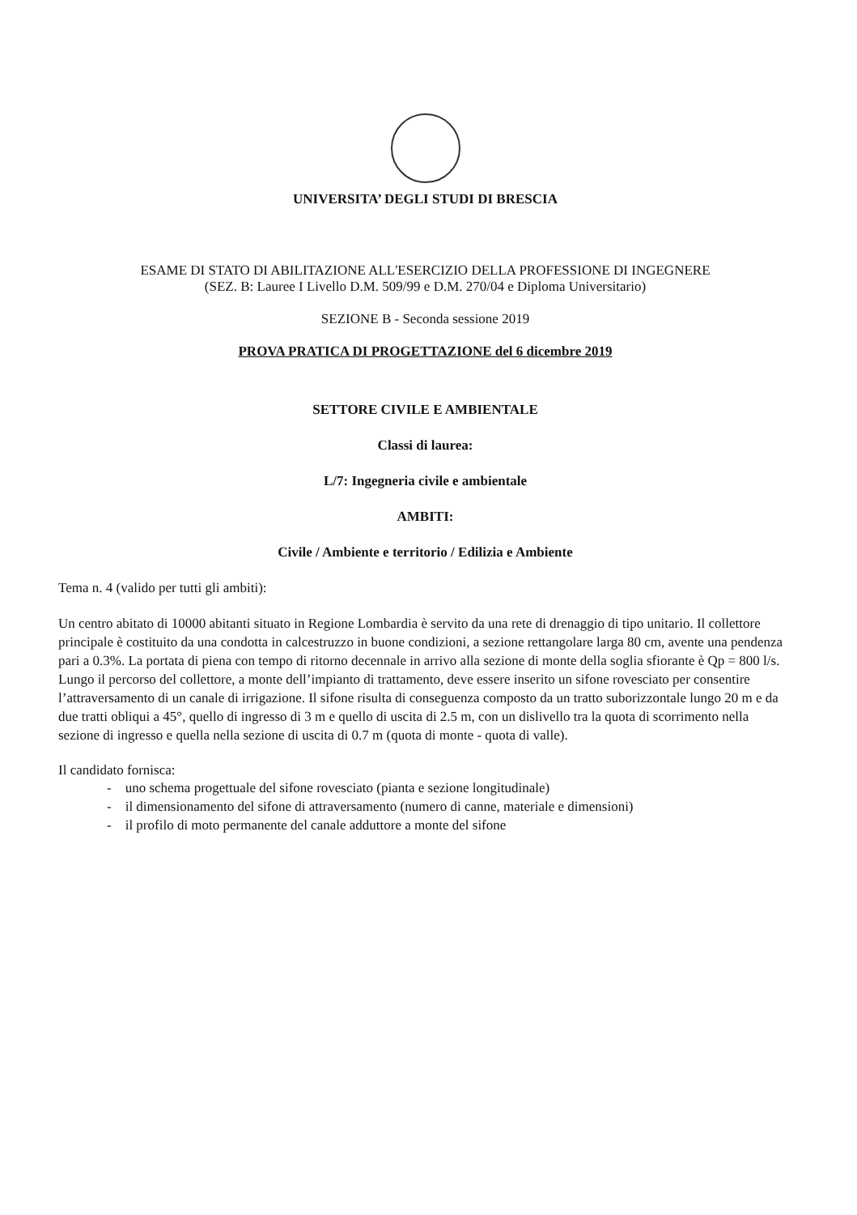UNIVERSITA’ DEGLI STUDI DI BRESCIA
ESAME DI STATO DI ABILITAZIONE ALL'ESERCIZIO DELLA PROFESSIONE DI INGEGNERE
(SEZ. B: Lauree I Livello D.M. 509/99 e D.M. 270/04 e Diploma Universitario)
SEZIONE B - Seconda sessione 2019
PROVA PRATICA DI PROGETTAZIONE del 6 dicembre 2019
SETTORE CIVILE E AMBIENTALE
Classi di laurea:
L/7: Ingegneria civile e ambientale
AMBITI:
Civile / Ambiente e territorio / Edilizia e Ambiente
Tema n. 4 (valido per tutti gli ambiti):
Un centro abitato di 10000 abitanti situato in Regione Lombardia è servito da una rete di drenaggio di tipo unitario. Il collettore principale è costituito da una condotta in calcestruzzo in buone condizioni, a sezione rettangolare larga 80 cm, avente una pendenza pari a 0.3%. La portata di piena con tempo di ritorno decennale in arrivo alla sezione di monte della soglia sfiorante è Qp = 800 l/s.
Lungo il percorso del collettore, a monte dell’impianto di trattamento, deve essere inserito un sifone rovesciato per consentire l’attraversamento di un canale di irrigazione. Il sifone risulta di conseguenza composto da un tratto suborizzontale lungo 20 m e da due tratti obliqui a 45°, quello di ingresso di 3 m e quello di uscita di 2.5 m, con un dislivello tra la quota di scorrimento nella sezione di ingresso e quella nella sezione di uscita di 0.7 m (quota di monte - quota di valle).
Il candidato fornisca:
- uno schema progettuale del sifone rovesciato (pianta e sezione longitudinale)
- il dimensionamento del sifone di attraversamento (numero di canne, materiale e dimensioni)
- il profilo di moto permanente del canale adduttore a monte del sifone